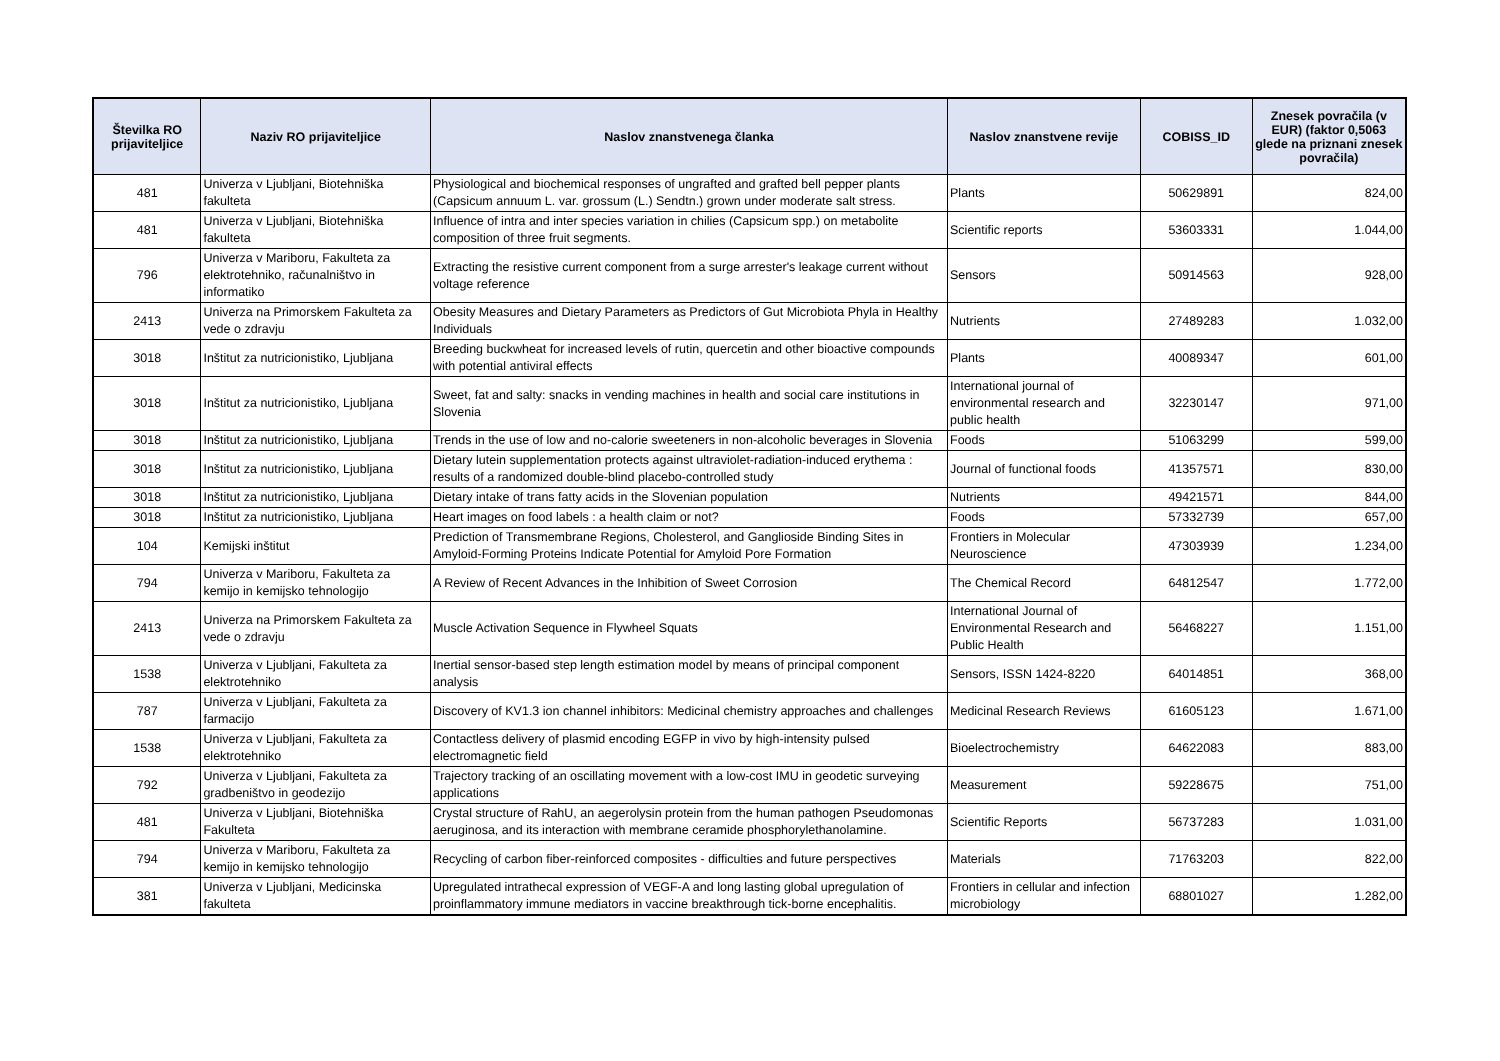| Številka RO prijaviteljice | Naziv RO prijaviteljice | Naslov znanstvenega članka | Naslov znanstvene revije | COBISS_ID | Znesek povračila (v EUR) (faktor 0,5063 glede na priznani znesek povračila) |
| --- | --- | --- | --- | --- | --- |
| 481 | Univerza v Ljubljani, Biotehniška fakulteta | Physiological and biochemical responses of ungrafted and grafted bell pepper plants (Capsicum annuum L. var. grossum (L.) Sendtn.) grown under moderate salt stress. | Plants | 50629891 | 824,00 |
| 481 | Univerza v Ljubljani, Biotehniška fakulteta | Influence of intra and inter species variation in chilies (Capsicum spp.) on metabolite composition of three fruit segments. | Scientific reports | 53603331 | 1.044,00 |
| 796 | Univerza v Mariboru, Fakulteta za elektrotehniko, računalništvo in informatiko | Extracting the resistive current component from a surge arrester's leakage current without voltage reference | Sensors | 50914563 | 928,00 |
| 2413 | Univerza na Primorskem Fakulteta za vede o zdravju | Obesity Measures and Dietary Parameters as Predictors of Gut Microbiota Phyla in Healthy Individuals | Nutrients | 27489283 | 1.032,00 |
| 3018 | Inštitut za nutricionistiko, Ljubljana | Breeding buckwheat for increased levels of rutin, quercetin and other bioactive compounds with potential antiviral effects | Plants | 40089347 | 601,00 |
| 3018 | Inštitut za nutricionistiko, Ljubljana | Sweet, fat and salty: snacks in vending machines in health and social care institutions in Slovenia | International journal of environmental research and public health | 32230147 | 971,00 |
| 3018 | Inštitut za nutricionistiko, Ljubljana | Trends in the use of low and no-calorie sweeteners in non-alcoholic beverages in Slovenia | Foods | 51063299 | 599,00 |
| 3018 | Inštitut za nutricionistiko, Ljubljana | Dietary lutein supplementation protects against ultraviolet-radiation-induced erythema : results of a randomized double-blind placebo-controlled study | Journal of functional foods | 41357571 | 830,00 |
| 3018 | Inštitut za nutricionistiko, Ljubljana | Dietary intake of trans fatty acids in the Slovenian population | Nutrients | 49421571 | 844,00 |
| 3018 | Inštitut za nutricionistiko, Ljubljana | Heart images on food labels : a health claim or not? | Foods | 57332739 | 657,00 |
| 104 | Kemijski inštitut | Prediction of Transmembrane Regions, Cholesterol, and Ganglioside Binding Sites in Amyloid-Forming Proteins Indicate Potential for Amyloid Pore Formation | Frontiers in Molecular Neuroscience | 47303939 | 1.234,00 |
| 794 | Univerza v Mariboru, Fakulteta za kemijo in kemijsko tehnologijo | A Review of Recent Advances in the Inhibition of Sweet Corrosion | The Chemical Record | 64812547 | 1.772,00 |
| 2413 | Univerza na Primorskem Fakulteta za vede o zdravju | Muscle Activation Sequence in Flywheel Squats | International Journal of Environmental Research and Public Health | 56468227 | 1.151,00 |
| 1538 | Univerza v Ljubljani, Fakulteta za elektrotehniko | Inertial sensor-based step length estimation model by means of principal component analysis | Sensors, ISSN 1424-8220 | 64014851 | 368,00 |
| 787 | Univerza v Ljubljani, Fakulteta za farmacijo | Discovery of KV1.3 ion channel inhibitors: Medicinal chemistry approaches and challenges | Medicinal Research Reviews | 61605123 | 1.671,00 |
| 1538 | Univerza v Ljubljani, Fakulteta za elektrotehniko | Contactless delivery of plasmid encoding EGFP in vivo by high-intensity pulsed electromagnetic field | Bioelectrochemistry | 64622083 | 883,00 |
| 792 | Univerza v Ljubljani, Fakulteta za gradbeništvo in geodezijo | Trajectory tracking of an oscillating movement with a low-cost IMU in geodetic surveying applications | Measurement | 59228675 | 751,00 |
| 481 | Univerza v Ljubljani, Biotehniška Fakulteta | Crystal structure of RahU, an aegerolysin protein from the human pathogen Pseudomonas aeruginosa, and its interaction with membrane ceramide phosphorylethanolamine. | Scientific Reports | 56737283 | 1.031,00 |
| 794 | Univerza v Mariboru, Fakulteta za kemijo in kemijsko tehnologijo | Recycling of carbon fiber-reinforced composites - difficulties and future perspectives | Materials | 71763203 | 822,00 |
| 381 | Univerza v Ljubljani, Medicinska fakulteta | Upregulated intrathecal expression of VEGF-A and long lasting global upregulation of proinflammatory immune mediators in vaccine breakthrough tick-borne encephalitis. | Frontiers in cellular and infection microbiology | 68801027 | 1.282,00 |